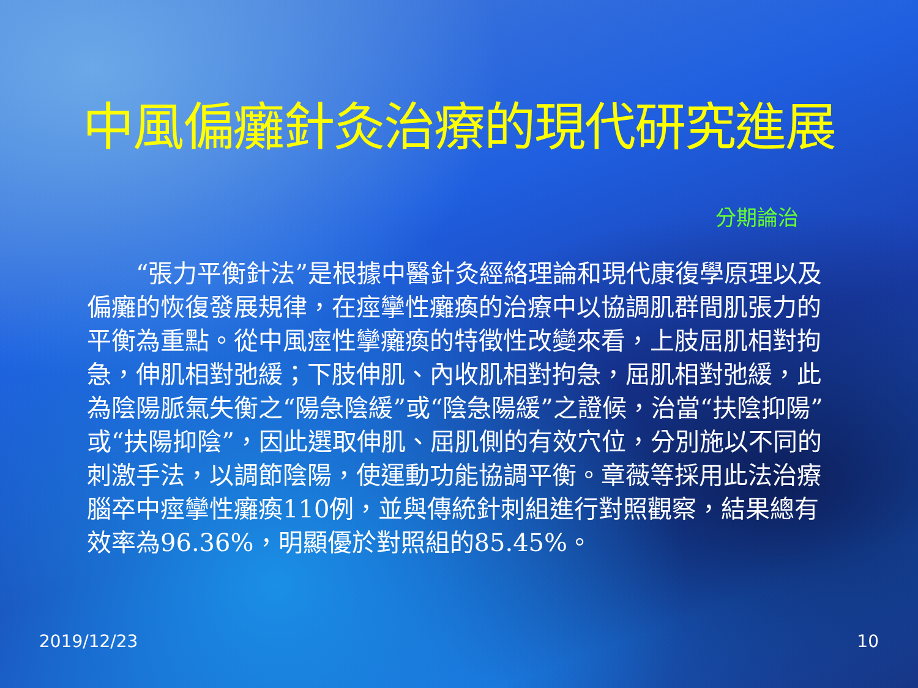中風偏癱針灸治療的現代研究進展
分期論治
  “張力平衡針法”是根據中醫針灸經絡理論和現代康復學原理以及偏癱的恢復發展規律，在痙攣性癱瘓的治療中以協調肌群間肌張力的平衡為重點。從中風痙性攣癱瘓的特徵性改變來看，上肢屈肌相對拘急，伸肌相對弛緩；下肢伸肌、內收肌相對拘急，屈肌相對弛緩，此為陰陽脈氣失衡之“陽急陰緩”或“陰急陽緩”之證候，治當“扶陰抑陽”或“扶陽抑陰”，因此選取伸肌、屈肌側的有效穴位，分別施以不同的刺激手法，以調節陰陽，使運動功能協調平衡。章薇等採用此法治療腦卒中痙攣性癱瘓110例，並與傳統針刺組進行對照觀察，結果總有效率為96.36%，明顯優於對照組的85.45%。
2019/12/23 10